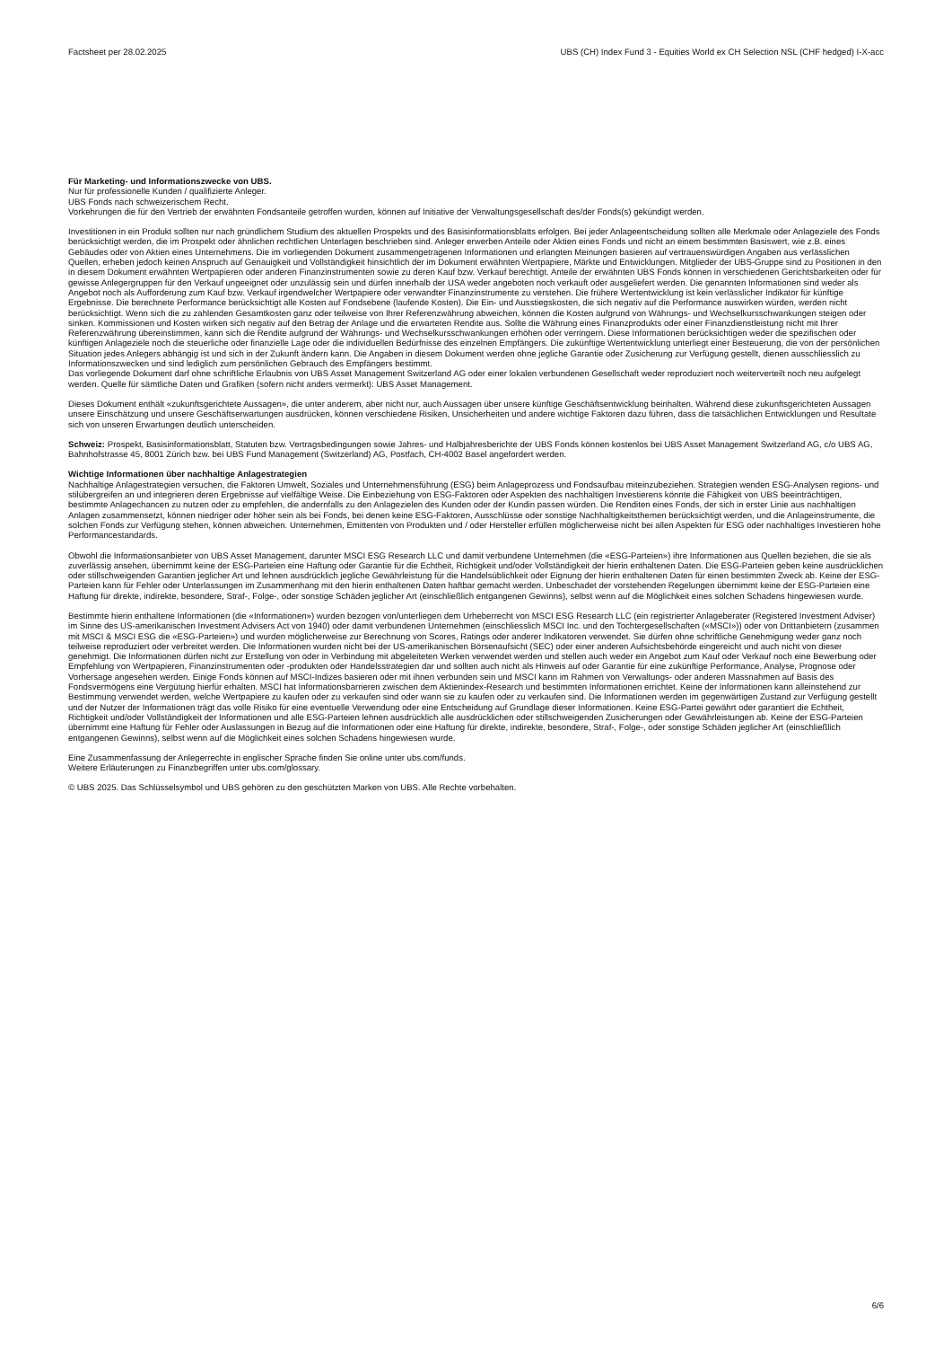Factsheet per 28.02.2025 UBS (CH) Index Fund 3 - Equities World ex CH Selection NSL (CHF hedged) I-X-acc
Für Marketing- und Informationszwecke von UBS.
Nur für professionelle Kunden / qualifizierte Anleger.
UBS Fonds nach schweizerischem Recht.
Vorkehrungen die für den Vertrieb der erwähnten Fondsanteile getroffen wurden, können auf Initiative der Verwaltungsgesellschaft des/der Fonds(s) gekündigt werden.
Investitionen in ein Produkt sollten nur nach gründlichem Studium des aktuellen Prospekts und des Basisinformationsblatts erfolgen. Bei jeder Anlageentscheidung sollten alle Merkmale oder Anlageziele des Fonds berücksichtigt werden, die im Prospekt oder ähnlichen rechtlichen Unterlagen beschrieben sind. Anleger erwerben Anteile oder Aktien eines Fonds und nicht an einem bestimmten Basiswert, wie z.B. eines Gebäudes oder von Aktien eines Unternehmens. Die im vorliegenden Dokument zusammengetragenen Informationen und erlangten Meinungen basieren auf vertrauenswürdigen Angaben aus verlässlichen Quellen, erheben jedoch keinen Anspruch auf Genauigkeit und Vollständigkeit hinsichtlich der im Dokument erwähnten Wertpapiere, Märkte und Entwicklungen. Mitglieder der UBS-Gruppe sind zu Positionen in den in diesem Dokument erwähnten Wertpapieren oder anderen Finanzinstrumenten sowie zu deren Kauf bzw. Verkauf berechtigt. Anteile der erwähnten UBS Fonds können in verschiedenen Gerichtsbarkeiten oder für gewisse Anlegergruppen für den Verkauf ungeeignet oder unzulässig sein und dürfen innerhalb der USA weder angeboten noch verkauft oder ausgeliefert werden. Die genannten Informationen sind weder als Angebot noch als Aufforderung zum Kauf bzw. Verkauf irgendwelcher Wertpapiere oder verwandter Finanzinstrumente zu verstehen. Die frühere Wertentwicklung ist kein verlässlicher Indikator für künftige Ergebnisse. Die berechnete Performance berücksichtigt alle Kosten auf Fondsebene (laufende Kosten). Die Ein- und Ausstiegskosten, die sich negativ auf die Performance auswirken würden, werden nicht berücksichtigt. Wenn sich die zu zahlenden Gesamtkosten ganz oder teilweise von Ihrer Referenzwährung abweichen, können die Kosten aufgrund von Währungs- und Wechselkursschwankungen steigen oder sinken. Kommissionen und Kosten wirken sich negativ auf den Betrag der Anlage und die erwarteten Rendite aus. Sollte die Währung eines Finanzprodukts oder einer Finanzdienstleistung nicht mit Ihrer Referenzwährung übereinstimmen, kann sich die Rendite aufgrund der Währungs- und Wechselkursschwankungen erhöhen oder verringern. Diese Informationen berücksichtigen weder die spezifischen oder künftigen Anlageziele noch die steuerliche oder finanzielle Lage oder die individuellen Bedürfnisse des einzelnen Empfängers. Die zukünftige Wertentwicklung unterliegt einer Besteuerung, die von der persönlichen Situation jedes Anlegers abhängig ist und sich in der Zukunft ändern kann. Die Angaben in diesem Dokument werden ohne jegliche Garantie oder Zusicherung zur Verfügung gestellt, dienen ausschliesslich zu Informationszwecken und sind lediglich zum persönlichen Gebrauch des Empfängers bestimmt.
Das vorliegende Dokument darf ohne schriftliche Erlaubnis von UBS Asset Management Switzerland AG oder einer lokalen verbundenen Gesellschaft weder reproduziert noch weiterverteilt noch neu aufgelegt werden. Quelle für sämtliche Daten und Grafiken (sofern nicht anders vermerkt): UBS Asset Management.
Dieses Dokument enthält «zukunftsgerichtete Aussagen», die unter anderem, aber nicht nur, auch Aussagen über unsere künftige Geschäftsentwicklung beinhalten. Während diese zukunftsgerichteten Aussagen unsere Einschätzung und unsere Geschäftserwartungen ausdrücken, können verschiedene Risiken, Unsicherheiten und andere wichtige Faktoren dazu führen, dass die tatsächlichen Entwicklungen und Resultate sich von unseren Erwartungen deutlich unterscheiden.
Schweiz: Prospekt, Basisinformationsblatt, Statuten bzw. Vertragsbedingungen sowie Jahres- und Halbjahresberichte der UBS Fonds können kostenlos bei UBS Asset Management Switzerland AG, c/o UBS AG, Bahnhofstrasse 45, 8001 Zürich bzw. bei UBS Fund Management (Switzerland) AG, Postfach, CH-4002 Basel angefordert werden.
Wichtige Informationen über nachhaltige Anlagestrategien
Nachhaltige Anlagestrategien versuchen, die Faktoren Umwelt, Soziales und Unternehmensführung (ESG) beim Anlageprozess und Fondsaufbau miteinzubeziehen. Strategien wenden ESG-Analysen regions- und stilübergreifen an und integrieren deren Ergebnisse auf vielfältige Weise. Die Einbeziehung von ESG-Faktoren oder Aspekten des nachhaltigen Investierens könnte die Fähigkeit von UBS beeinträchtigen, bestimmte Anlagechancen zu nutzen oder zu empfehlen, die andernfalls zu den Anlagezielen des Kunden oder der Kundin passen würden. Die Renditen eines Fonds, der sich in erster Linie aus nachhaltigen Anlagen zusammensetzt, können niedriger oder höher sein als bei Fonds, bei denen keine ESG-Faktoren, Ausschlüsse oder sonstige Nachhaltigkeitsthemen berücksichtigt werden, und die Anlageinstrumente, die solchen Fonds zur Verfügung stehen, können abweichen. Unternehmen, Emittenten von Produkten und / oder Hersteller erfüllen möglicherweise nicht bei allen Aspekten für ESG oder nachhaltiges Investieren hohe Performancestandards.
Obwohl die Informationsanbieter von UBS Asset Management, darunter MSCI ESG Research LLC und damit verbundene Unternehmen (die «ESG-Parteien») ihre Informationen aus Quellen beziehen, die sie als zuverlässig ansehen, übernimmt keine der ESG-Parteien eine Haftung oder Garantie für die Echtheit, Richtigkeit und/oder Vollständigkeit der hierin enthaltenen Daten. Die ESG-Parteien geben keine ausdrücklichen oder stillschweigenden Garantien jeglicher Art und lehnen ausdrücklich jegliche Gewährleistung für die Handelsüblichkeit oder Eignung der hierin enthaltenen Daten für einen bestimmten Zweck ab. Keine der ESG-Parteien kann für Fehler oder Unterlassungen im Zusammenhang mit den hierin enthaltenen Daten haftbar gemacht werden. Unbeschadet der vorstehenden Regelungen übernimmt keine der ESG-Parteien eine Haftung für direkte, indirekte, besondere, Straf-, Folge-, oder sonstige Schäden jeglicher Art (einschließlich entgangenen Gewinns), selbst wenn auf die Möglichkeit eines solchen Schadens hingewiesen wurde.
Bestimmte hierin enthaltene Informationen (die «Informationen») wurden bezogen von/unterliegen dem Urheberrecht von MSCI ESG Research LLC (ein registrierter Anlageberater (Registered Investment Adviser) im Sinne des US-amerikanischen Investment Advisers Act von 1940) oder damit verbundenen Unternehmen (einschliesslich MSCI Inc. und den Tochtergesellschaften («MSCI»)) oder von Drittanbietern (zusammen mit MSCI & MSCI ESG die «ESG-Parteien») und wurden möglicherweise zur Berechnung von Scores, Ratings oder anderer Indikatoren verwendet. Sie dürfen ohne schriftliche Genehmigung weder ganz noch teilweise reproduziert oder verbreitet werden. Die Informationen wurden nicht bei der US-amerikanischen Börsenaufsicht (SEC) oder einer anderen Aufsichtsbehörde eingereicht und auch nicht von dieser genehmigt. Die Informationen dürfen nicht zur Erstellung von oder in Verbindung mit abgeleiteten Werken verwendet werden und stellen auch weder ein Angebot zum Kauf oder Verkauf noch eine Bewerbung oder Empfehlung von Wertpapieren, Finanzinstrumenten oder -produkten oder Handelsstrategien dar und sollten auch nicht als Hinweis auf oder Garantie für eine zukünftige Performance, Analyse, Prognose oder Vorhersage angesehen werden. Einige Fonds können auf MSCI-Indizes basieren oder mit ihnen verbunden sein und MSCI kann im Rahmen von Verwaltungs- oder anderen Massnahmen auf Basis des Fondsvermögens eine Vergütung hierfür erhalten. MSCI hat Informationsbarrieren zwischen dem Aktienindex-Research und bestimmten Informationen errichtet. Keine der Informationen kann alleinstehend zur Bestimmung verwendet werden, welche Wertpapiere zu kaufen oder zu verkaufen sind oder wann sie zu kaufen oder zu verkaufen sind. Die Informationen werden im gegenwärtigen Zustand zur Verfügung gestellt und der Nutzer der Informationen trägt das volle Risiko für eine eventuelle Verwendung oder eine Entscheidung auf Grundlage dieser Informationen. Keine ESG-Partei gewährt oder garantiert die Echtheit, Richtigkeit und/oder Vollständigkeit der Informationen und alle ESG-Parteien lehnen ausdrücklich alle ausdrücklichen oder stillschweigenden Zusicherungen oder Gewährleistungen ab. Keine der ESG-Parteien übernimmt eine Haftung für Fehler oder Auslassungen in Bezug auf die Informationen oder eine Haftung für direkte, indirekte, besondere, Straf-, Folge-, oder sonstige Schäden jeglicher Art (einschließlich entgangenen Gewinns), selbst wenn auf die Möglichkeit eines solchen Schadens hingewiesen wurde.
Eine Zusammenfassung der Anlegerrechte in englischer Sprache finden Sie online unter ubs.com/funds.
Weitere Erläuterungen zu Finanzbegriffen unter ubs.com/glossary.
© UBS 2025. Das Schlüsselsymbol und UBS gehören zu den geschützten Marken von UBS. Alle Rechte vorbehalten.
6/6